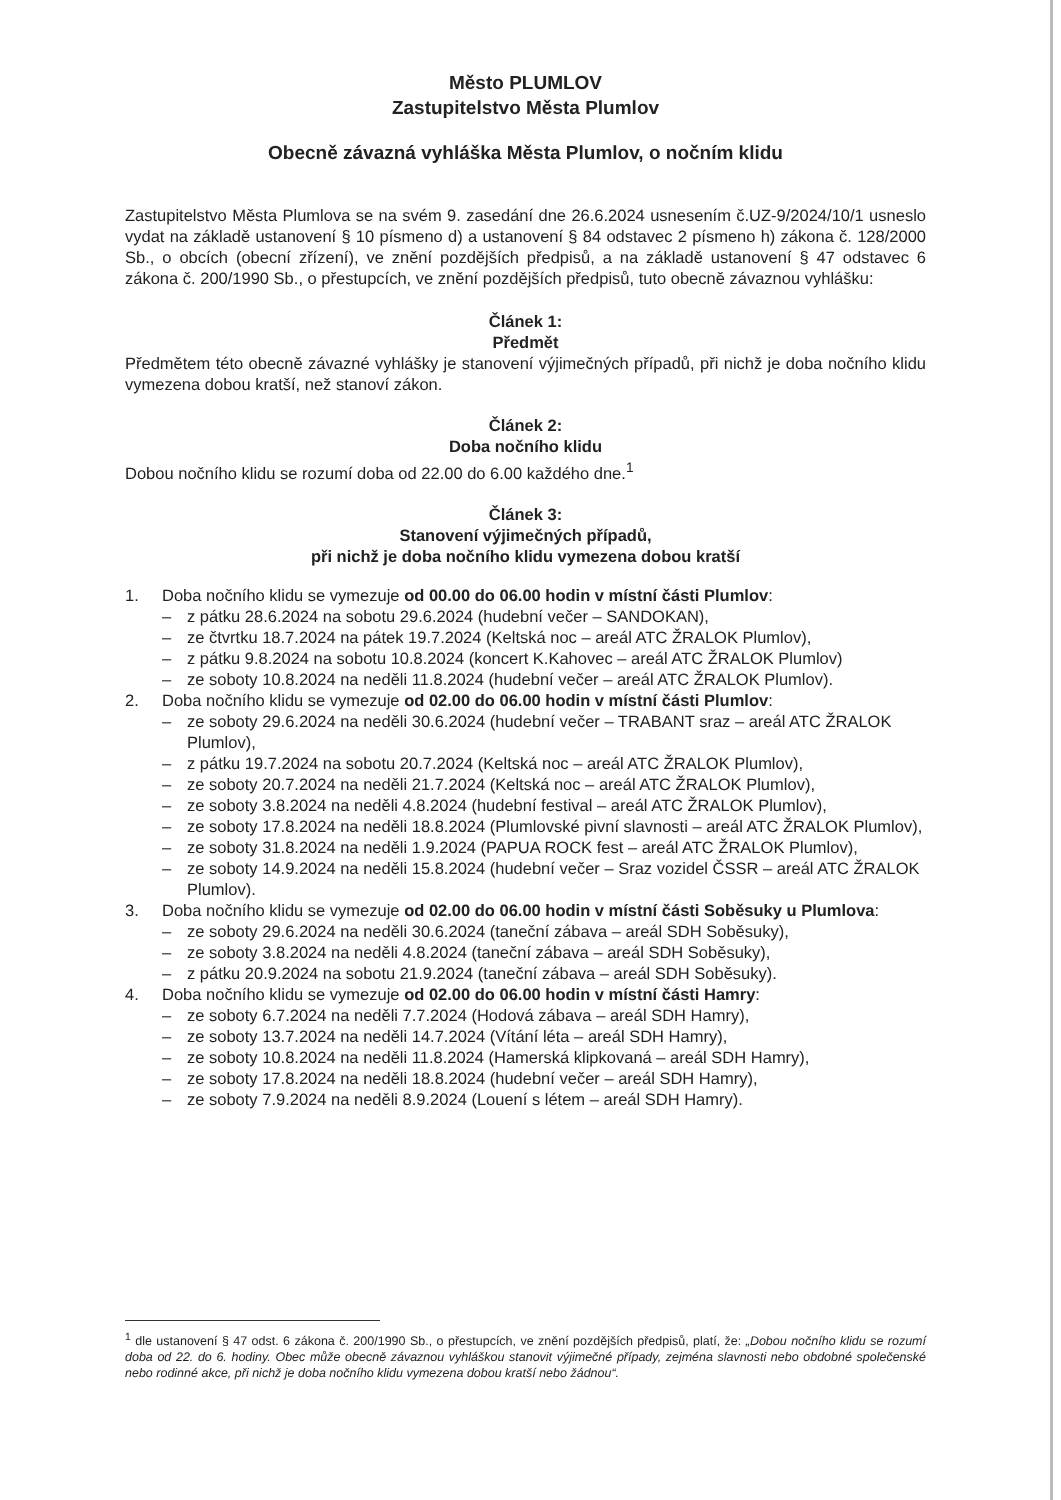Město PLUMLOV
Zastupitelstvo Města Plumlov
Obecně závazná vyhláška Města Plumlov, o nočním klidu
Zastupitelstvo Města Plumlova se na svém 9. zasedání dne 26.6.2024 usnesením č.UZ-9/2024/10/1 usneslo vydat na základě ustanovení § 10 písmeno d) a ustanovení § 84 odstavec 2 písmeno h) zákona č. 128/2000 Sb., o obcích (obecní zřízení), ve znění pozdějších předpisů, a na základě ustanovení § 47 odstavec 6 zákona č. 200/1990 Sb., o přestupcích, ve znění pozdějších předpisů, tuto obecně závaznou vyhlášku:
Článek 1:
Předmět
Předmětem této obecně závazné vyhlášky je stanovení výjimečných případů, při nichž je doba nočního klidu vymezena dobou kratší, než stanoví zákon.
Článek 2:
Doba nočního klidu
Dobou nočního klidu se rozumí doba od 22.00 do 6.00 každého dne.<sup>1</sup>
Článek 3:
Stanovení výjimečných případů,
při nichž je doba nočního klidu vymezena dobou kratší
1. Doba nočního klidu se vymezuje od 00.00 do 06.00 hodin v místní části Plumlov:
– z pátku 28.6.2024 na sobotu 29.6.2024 (hudební večer – SANDOKAN),
– ze čtvrtku 18.7.2024 na pátek 19.7.2024 (Keltská noc – areál ATC ŽRALOK Plumlov),
– z pátku 9.8.2024 na sobotu 10.8.2024 (koncert K.Kahovec – areál ATC ŽRALOK Plumlov)
– ze soboty 10.8.2024 na neděli 11.8.2024 (hudební večer – areál ATC ŽRALOK Plumlov).
2. Doba nočního klidu se vymezuje od 02.00 do 06.00 hodin v místní části Plumlov:
– ze soboty 29.6.2024 na neděli 30.6.2024 (hudební večer – TRABANT sraz – areál ATC ŽRALOK Plumlov),
– z pátku 19.7.2024 na sobotu 20.7.2024 (Keltská noc – areál ATC ŽRALOK Plumlov),
– ze soboty 20.7.2024 na neděli 21.7.2024 (Keltská noc – areál ATC ŽRALOK Plumlov),
– ze soboty 3.8.2024 na neděli 4.8.2024 (hudební festival – areál ATC ŽRALOK Plumlov),
– ze soboty 17.8.2024 na neděli 18.8.2024 (Plumlovské pivní slavnosti – areál ATC ŽRALOK Plumlov),
– ze soboty 31.8.2024 na neděli 1.9.2024 (PAPUA ROCK fest – areál ATC ŽRALOK Plumlov),
– ze soboty 14.9.2024 na neděli 15.8.2024 (hudební večer – Sraz vozidel ČSSR – areál ATC ŽRALOK Plumlov).
3. Doba nočního klidu se vymezuje od 02.00 do 06.00 hodin v místní části Soběsuky u Plumlova:
– ze soboty 29.6.2024 na neděli 30.6.2024 (taneční zábava – areál SDH Soběsuky),
– ze soboty 3.8.2024 na neděli 4.8.2024 (taneční zábava – areál SDH Soběsuky),
– z pátku 20.9.2024 na sobotu 21.9.2024 (taneční zábava – areál SDH Soběsuky).
4. Doba nočního klidu se vymezuje od 02.00 do 06.00 hodin v místní části Hamry:
– ze soboty 6.7.2024 na neděli 7.7.2024 (Hodová zábava – areál SDH Hamry),
– ze soboty 13.7.2024 na neděli 14.7.2024 (Vítání léta – areál SDH Hamry),
– ze soboty 10.8.2024 na neděli 11.8.2024 (Hamerská klipkovaná – areál SDH Hamry),
– ze soboty 17.8.2024 na neděli 18.8.2024 (hudební večer – areál SDH Hamry),
– ze soboty 7.9.2024 na neděli 8.9.2024 (Louení s létem – areál SDH Hamry).
<sup>1</sup> dle ustanovení § 47 odst. 6 zákona č. 200/1990 Sb., o přestupcích, ve znění pozdějších předpisů, platí, že: „Dobou nočního klidu se rozumí doba od 22. do 6. hodiny. Obec může obecně závaznou vyhláškou stanovit výjimečné případy, zejména slavnosti nebo obdobné společenské nebo rodinné akce, při nichž je doba nočního klidu vymezena dobou kratší nebo žádnou“.